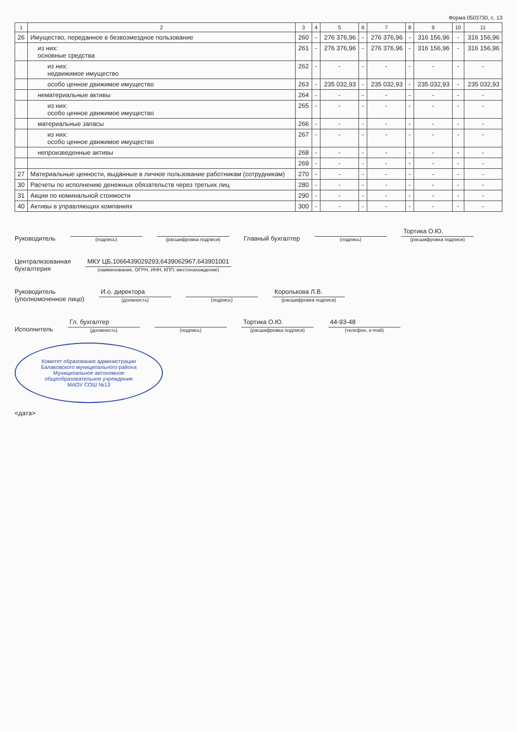Форма 0503730, с. 13
| 1 | 2 | 3 | 4 | 5 | 6 | 7 | 8 | 9 | 10 | 11 |
| --- | --- | --- | --- | --- | --- | --- | --- | --- | --- | --- |
| 26 | Имущество, переданное в безвозмездное пользование | 260 | - | 276 376,96 | - | 276 376,96 | - | 316 156,96 | - | 316 156,96 |
| | из них: основные средства | 261 | - | 276 376,96 | - | 276 376,96 | - | 316 156,96 | - | 316 156,96 |
| | из них: недвижимое имущество | 262 | - | - | - | - | - | - | - | - |
| | особо ценное движимое имущество | 263 | - | 235 032,93 | - | 235 032,93 | - | 235 032,93 | - | 235 032,93 |
| | нематериальные активы | 264 | - | - | - | - | - | - | - | - |
| | из них: особо ценное движимое имущество | 265 | - | - | - | - | - | - | - | - |
| | материальные запасы | 266 | - | - | - | - | - | - | - | - |
| | из них: особо ценное движимое имущество | 267 | - | - | - | - | - | - | - | - |
| | непроизведенные активы | 268 | - | - | - | - | - | - | - | - |
| | | 269 | - | - | - | - | - | - | - | - |
| 27 | Материальные ценности, выданные в личное пользование работникам (сотрудникам) | 270 | - | - | - | - | - | - | - | - |
| 30 | Расчеты по исполнению денежных обязательств через третьих лиц | 280 | - | - | - | - | - | - | - | - |
| 31 | Акции по номинальной стоимости | 290 | - | - | - | - | - | - | - | - |
| 40 | Активы в управляющих компаниях | 300 | - | - | - | - | - | - | - | - |
Руководитель
(подпись)
(расшифровка подписи)
Главный бухгалтер
(подпись)
Тортика О.Ю.
(расшифровка подписи)
Централизованная
бухгалтерия
МКУ ЦБ,1066439029293,6439062967,643901001
(наименование, ОГРН, ИНН, КПП, местонахождение)
Руководитель
(уполномоченное лицо)
И.о. директора
(должность)
(подпись)
Королькова Л.В.
(расшифровка подписи)
Исполнитель
Гл. бухгалтер
(должность)
(подпись)
Тортика О.Ю.
(расшифровка подписи)
44-93-48
(телефон, e-mail)
Комитет образования администрации Балаковского муниципального района
Муниципальное автономное общеобразовательное учреждение
МАОУ СОШ №13
<дата>